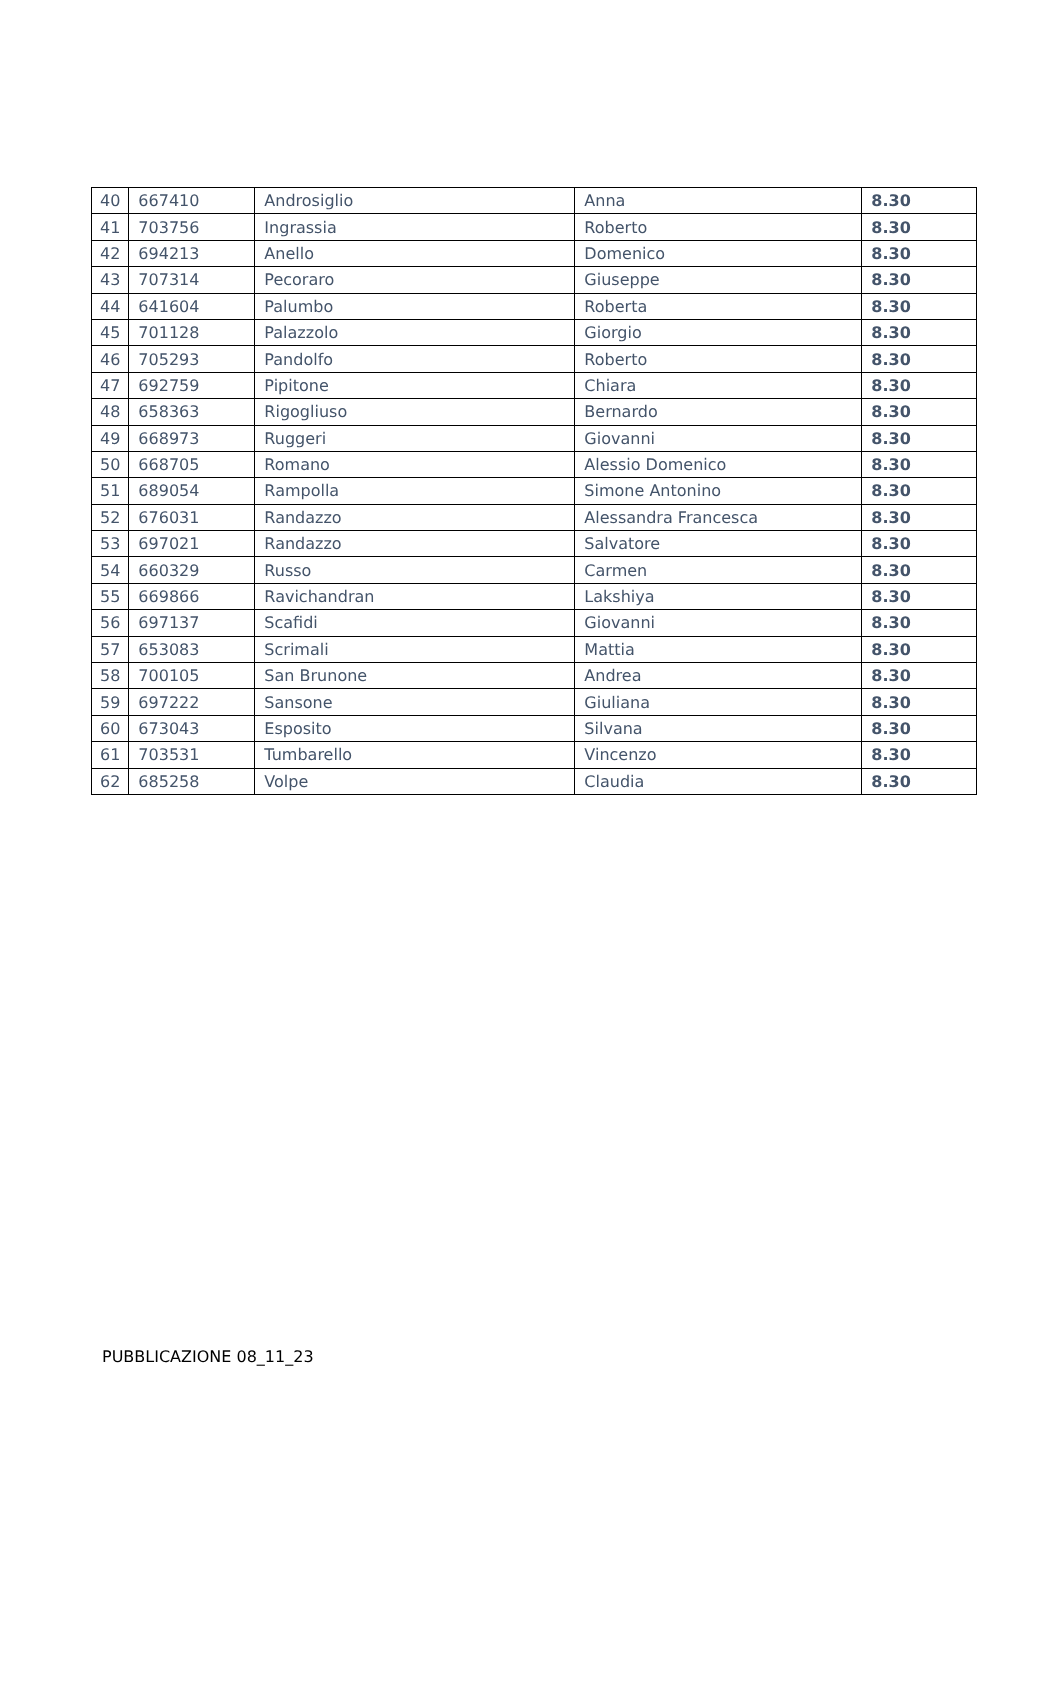| 40 | 667410 | Androsiglio | Anna | 8.30 |
| 41 | 703756 | Ingrassia | Roberto | 8.30 |
| 42 | 694213 | Anello | Domenico | 8.30 |
| 43 | 707314 | Pecoraro | Giuseppe | 8.30 |
| 44 | 641604 | Palumbo | Roberta | 8.30 |
| 45 | 701128 | Palazzolo | Giorgio | 8.30 |
| 46 | 705293 | Pandolfo | Roberto | 8.30 |
| 47 | 692759 | Pipitone | Chiara | 8.30 |
| 48 | 658363 | Rigogliuso | Bernardo | 8.30 |
| 49 | 668973 | Ruggeri | Giovanni | 8.30 |
| 50 | 668705 | Romano | Alessio Domenico | 8.30 |
| 51 | 689054 | Rampolla | Simone Antonino | 8.30 |
| 52 | 676031 | Randazzo | Alessandra Francesca | 8.30 |
| 53 | 697021 | Randazzo | Salvatore | 8.30 |
| 54 | 660329 | Russo | Carmen | 8.30 |
| 55 | 669866 | Ravichandran | Lakshiya | 8.30 |
| 56 | 697137 | Scafidi | Giovanni | 8.30 |
| 57 | 653083 | Scrimali | Mattia | 8.30 |
| 58 | 700105 | San Brunone | Andrea | 8.30 |
| 59 | 697222 | Sansone | Giuliana | 8.30 |
| 60 | 673043 | Esposito | Silvana | 8.30 |
| 61 | 703531 | Tumbarello | Vincenzo | 8.30 |
| 62 | 685258 | Volpe | Claudia | 8.30 |
PUBBLICAZIONE 08_11_23